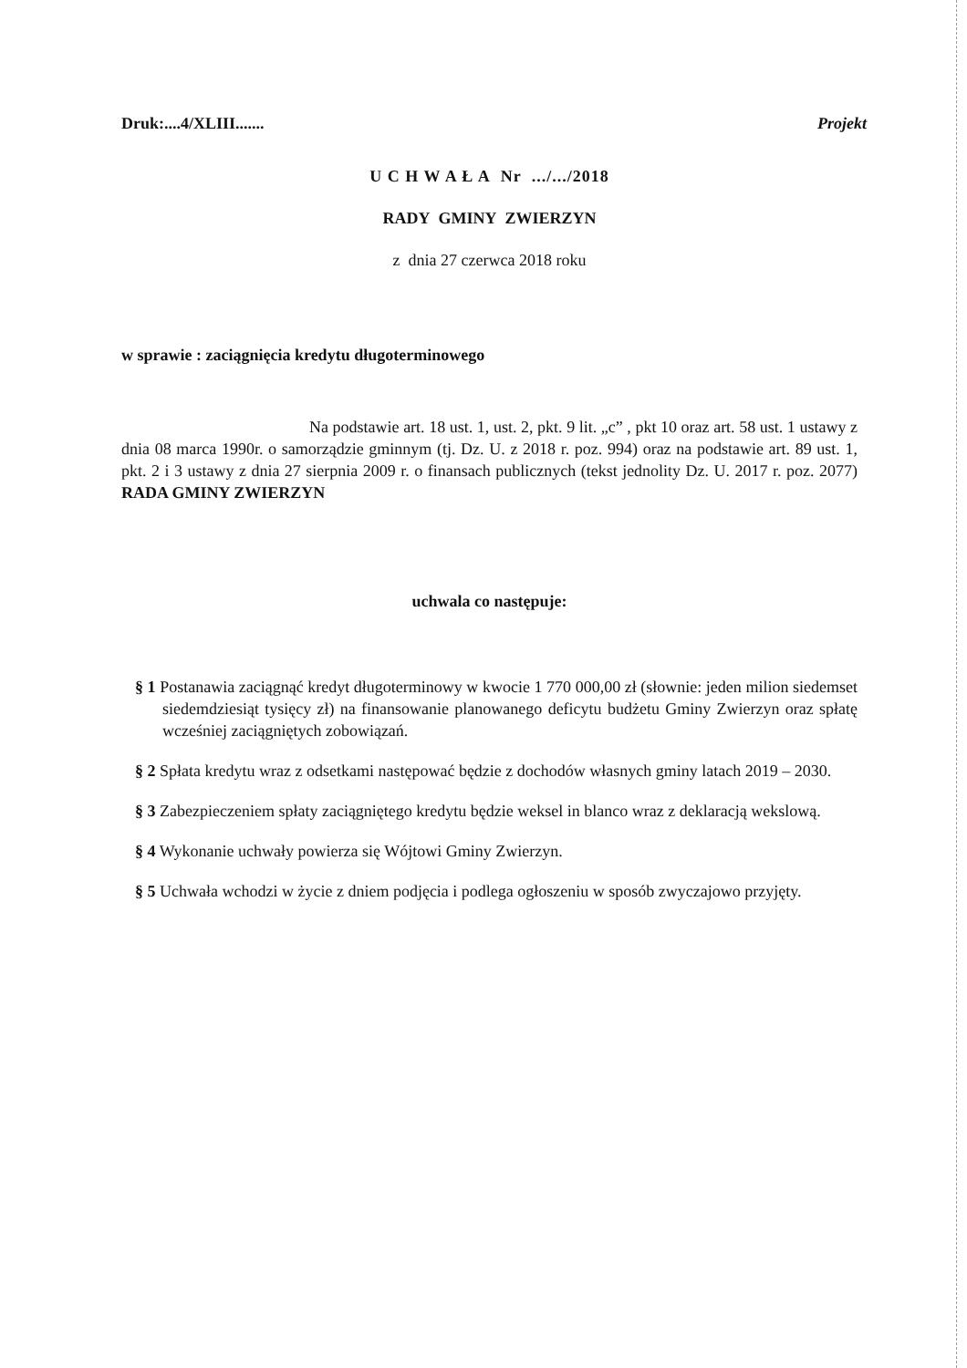Druk:....4/XLIII....... Projekt
U C H W A Ł A Nr .../.../2018
RADY GMINY ZWIERZYN
z dnia 27 czerwca 2018 roku
w sprawie : zaciągnięcia kredytu długoterminowego
Na podstawie art. 18 ust. 1, ust. 2, pkt. 9 lit. „c” , pkt 10 oraz art. 58 ust. 1 ustawy z dnia 08 marca 1990r. o samorządzie gminnym (tj. Dz. U. z 2018 r. poz. 994) oraz na podstawie art. 89 ust. 1, pkt. 2 i 3 ustawy z dnia 27 sierpnia 2009 r. o finansach publicznych (tekst jednolity Dz. U. 2017 r. poz. 2077) RADA GMINY ZWIERZYN
uchwala co następuje:
§ 1 Postanawia zaciągnąć kredyt długoterminowy w kwocie 1 770 000,00 zł (słownie: jeden milion siedemset siedemdziesiąt tysięcy zł) na finansowanie planowanego deficytu budżetu Gminy Zwierzyn oraz spłatę wcześniej zaciągniętych zobowiązań.
§ 2 Spłata kredytu wraz z odsetkami następować będzie z dochodów własnych gminy latach 2019 – 2030.
§ 3 Zabezpieczeniem spłaty zaciągniętego kredytu będzie weksel in blanco wraz z deklaracją wekslową.
§ 4 Wykonanie uchwały powierza się Wójtowi Gminy Zwierzyn.
§ 5 Uchwała wchodzi w życie z dniem podjęcia i podlega ogłoszeniu w sposób zwyczajowo przyjęty.